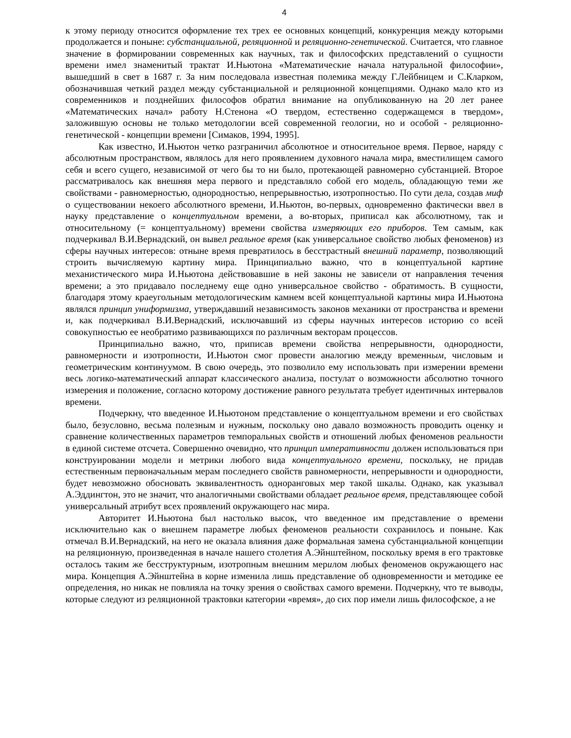4
к этому периоду относится оформление тех трех ее основных концепций, конкуренция между которыми продолжается и поныне: субстанциальной, реляционной и реляционно-генетической. Считается, что главное значение в формировании современных как научных, так и философских представлений о сущности времени имел знаменитый трактат И.Ньютона «Математические начала натуральной философии», вышедший в свет в 1687 г. За ним последовала известная полемика между Г.Лейбницем и С.Кларком, обозначившая четкий раздел между субстанциальной и реляционной концепциями. Однако мало кто из современников и позднейших философов обратил внимание на опубликованную на 20 лет ранее «Математических начал» работу Н.Стенона «О твердом, естественно содержащемся в твердом», заложившую основы не только методологии всей современной геологии, но и особой - реляционно-генетической - концепции времени [Симаков, 1994, 1995].
Как известно, И.Ньютон четко разграничил абсолютное и относительное время. Первое, наряду с абсолютным пространством, являлось для него проявлением духовного начала мира, вместилищем самого себя и всего сущего, независимой от чего бы то ни было, протекающей равномерно субстанцией. Второе рассматривалось как внешняя мера первого и представляло собой его модель, обладающую теми же свойствами - равномерностью, однородностью, непрерывностью, изотропностью. По сути дела, создав миф о существовании некоего абсолютного времени, И.Ньютон, во-первых, одновременно фактически ввел в науку представление о концептуальном времени, а во-вторых, приписал как абсолютному, так и относительному (= концептуальному) времени свойства измеряющих его приборов. Тем самым, как подчеркивал В.И.Вернадский, он вывел реальное время (как универсальное свойство любых феноменов) из сферы научных интересов: отныне время превратилось в бесстрастный внешний параметр, позволяющий строить вычисляемую картину мира. Принципиально важно, что в концептуальной картине механистического мира И.Ньютона действовавшие в ней законы не зависели от направления течения времени; а это придавало последнему еще одно универсальное свойство - обратимость. В сущности, благодаря этому краеугольным методологическим камнем всей концептуальной картины мира И.Ньютона являлся принцип униформизма, утверждавший независимость законов механики от пространства и времени и, как подчеркивал В.И.Вернадский, исключавший из сферы научных интересов историю со всей совокупностью ее необратимо развивающихся по различным векторам процессов.
Принципиально важно, что, приписав времени свойства непрерывности, однородности, равномерности и изотропности, И.Ньютон смог провести аналогию между временным, числовым и геометрическим континуумом. В свою очередь, это позволило ему использовать при измерении времени весь логико-математический аппарат классического анализа, постулат о возможности абсолютно точного измерения и положение, согласно которому достижение равного результата требует идентичных интервалов времени.
Подчеркну, что введенное И.Ньютоном представление о концептуальном времени и его свойствах было, безусловно, весьма полезным и нужным, поскольку оно давало возможность проводить оценку и сравнение количественных параметров темпоральных свойств и отношений любых феноменов реальности в единой системе отсчета. Совершенно очевидно, что принцип императивности должен использоваться при конструировании модели и метрики любого вида концептуального времени, поскольку, не придав естественным первоначальным мерам последнего свойств равномерности, непрерывности и однородности, будет невозможно обосновать эквивалентность одноранговых мер такой шкалы. Однако, как указывал А.Эддингтон, это не значит, что аналогичными свойствами обладает реальное время, представляющее собой универсальный атрибут всех проявлений окружающего нас мира.
Авторитет И.Ньютона был настолько высок, что введенное им представление о времени исключительно как о внешнем параметре любых феноменов реальности сохранилось и поныне. Как отмечал В.И.Вернадский, на него не оказала влияния даже формальная замена субстанциальной концепции на реляционную, произведенная в начале нашего столетия А.Эйнштейном, поскольку время в его трактовке осталось таким же бесструктурным, изотропным внешним мерилом любых феноменов окружающего нас мира. Концепция А.Эйнштейна в корне изменила лишь представление об одновременности и методике ее определения, но никак не повлияла на точку зрения о свойствах самого времени. Подчеркну, что те выводы, которые следуют из реляционной трактовки категории «время», до сих пор имели лишь философское, а не